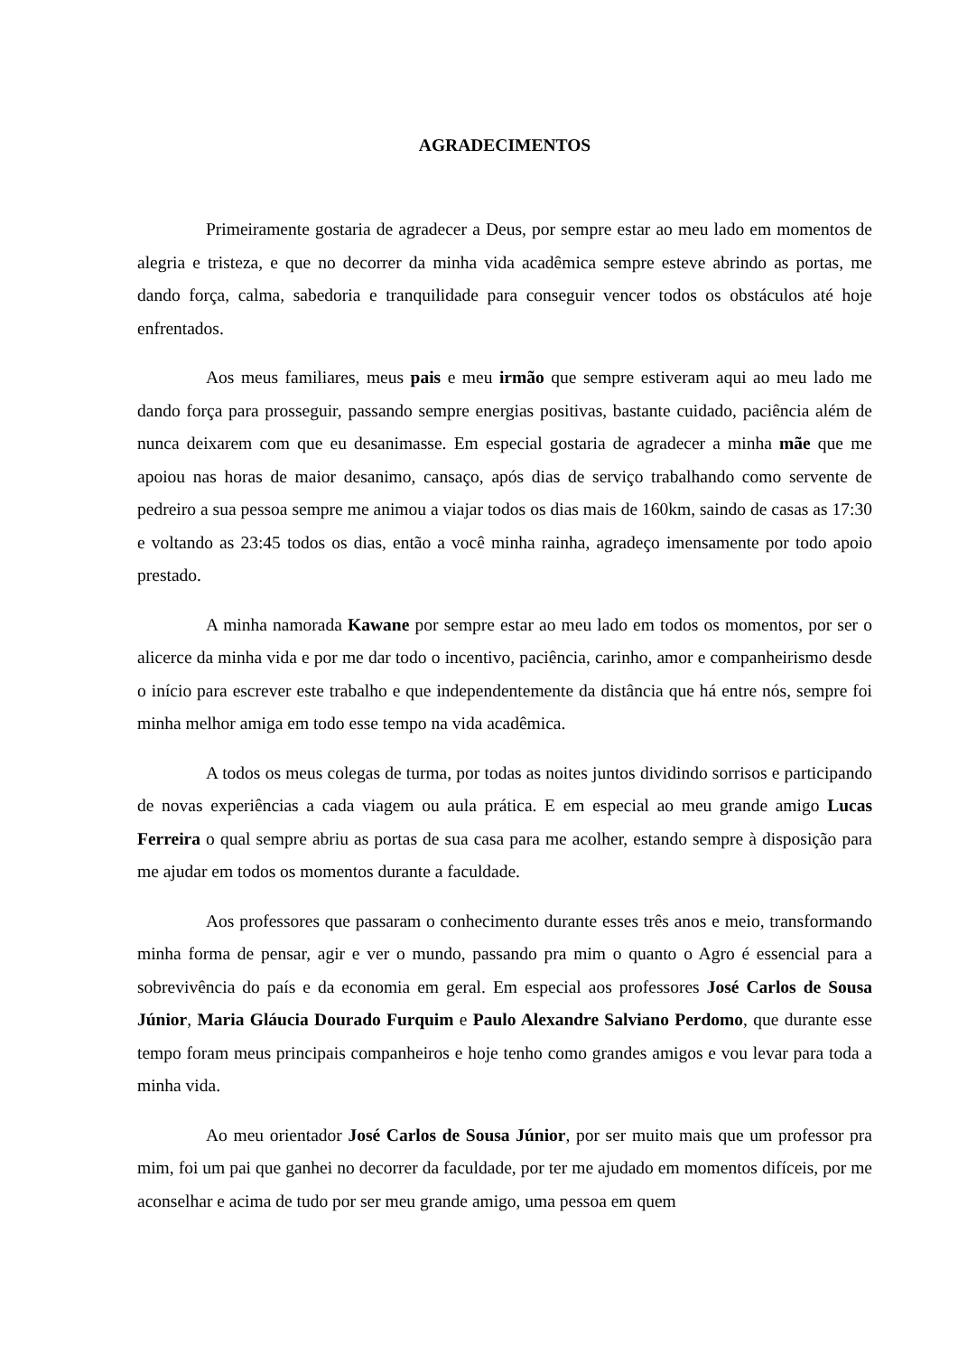AGRADECIMENTOS
Primeiramente gostaria de agradecer a Deus, por sempre estar ao meu lado em momentos de alegria e tristeza, e que no decorrer da minha vida acadêmica sempre esteve abrindo as portas, me dando força, calma, sabedoria e tranquilidade para conseguir vencer todos os obstáculos até hoje enfrentados.
Aos meus familiares, meus pais e meu irmão que sempre estiveram aqui ao meu lado me dando força para prosseguir, passando sempre energias positivas, bastante cuidado, paciência além de nunca deixarem com que eu desanimasse. Em especial gostaria de agradecer a minha mãe que me apoiou nas horas de maior desanimo, cansaço, após dias de serviço trabalhando como servente de pedreiro a sua pessoa sempre me animou a viajar todos os dias mais de 160km, saindo de casas as 17:30 e voltando as 23:45 todos os dias, então a você minha rainha, agradeço imensamente por todo apoio prestado.
A minha namorada Kawane por sempre estar ao meu lado em todos os momentos, por ser o alicerce da minha vida e por me dar todo o incentivo, paciência, carinho, amor e companheirismo desde o início para escrever este trabalho e que independentemente da distância que há entre nós, sempre foi minha melhor amiga em todo esse tempo na vida acadêmica.
A todos os meus colegas de turma, por todas as noites juntos dividindo sorrisos e participando de novas experiências a cada viagem ou aula prática. E em especial ao meu grande amigo Lucas Ferreira o qual sempre abriu as portas de sua casa para me acolher, estando sempre à disposição para me ajudar em todos os momentos durante a faculdade.
Aos professores que passaram o conhecimento durante esses três anos e meio, transformando minha forma de pensar, agir e ver o mundo, passando pra mim o quanto o Agro é essencial para a sobrevivência do país e da economia em geral. Em especial aos professores José Carlos de Sousa Júnior, Maria Gláucia Dourado Furquim e Paulo Alexandre Salviano Perdomo, que durante esse tempo foram meus principais companheiros e hoje tenho como grandes amigos e vou levar para toda a minha vida.
Ao meu orientador José Carlos de Sousa Júnior, por ser muito mais que um professor pra mim, foi um pai que ganhei no decorrer da faculdade, por ter me ajudado em momentos difíceis, por me aconselhar e acima de tudo por ser meu grande amigo, uma pessoa em quem